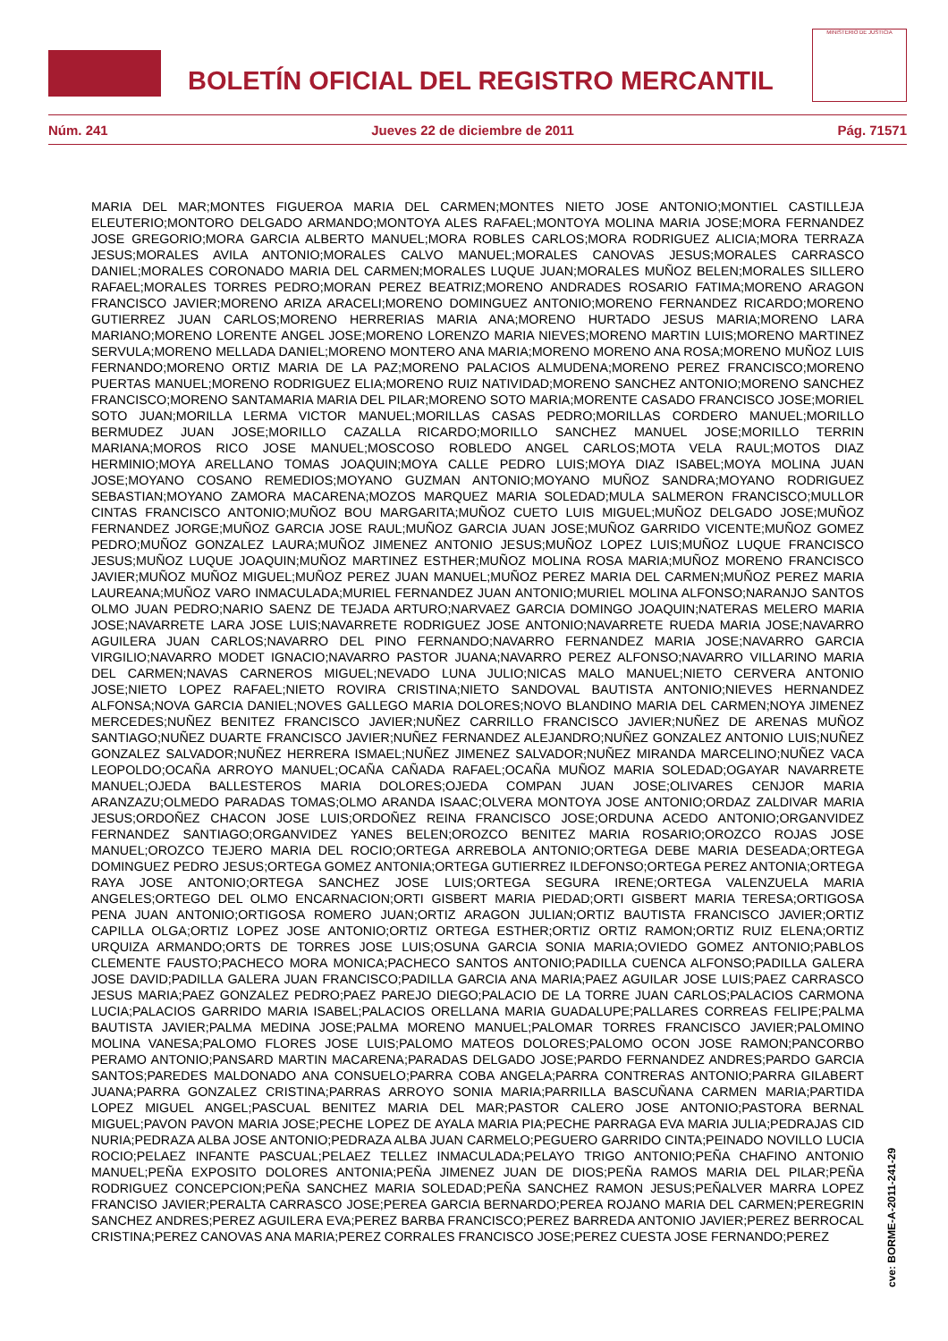BOLETÍN OFICIAL DEL REGISTRO MERCANTIL
MINISTERIO DE JUSTICIA
Núm. 241 Jueves 22 de diciembre de 2011 Pág. 71571
MARIA DEL MAR;MONTES FIGUEROA MARIA DEL CARMEN;MONTES NIETO JOSE ANTONIO;MONTIEL CASTILLEJA ELEUTERIO;MONTORO DELGADO ARMANDO;MONTOYA ALES RAFAEL;MONTOYA MOLINA MARIA JOSE;MORA FERNANDEZ JOSE GREGORIO;MORA GARCIA ALBERTO MANUEL;MORA ROBLES CARLOS;MORA RODRIGUEZ ALICIA;MORA TERRAZA JESUS;MORALES AVILA ANTONIO;MORALES CALVO MANUEL;MORALES CANOVAS JESUS;MORALES CARRASCO DANIEL;MORALES CORONADO MARIA DEL CARMEN;MORALES LUQUE JUAN;MORALES MUÑOZ BELEN;MORALES SILLERO RAFAEL;MORALES TORRES PEDRO;MORAN PEREZ BEATRIZ;MORENO ANDRADES ROSARIO FATIMA;MORENO ARAGON FRANCISCO JAVIER;MORENO ARIZA ARACELI;MORENO DOMINGUEZ ANTONIO;MORENO FERNANDEZ RICARDO;MORENO GUTIERREZ JUAN CARLOS;MORENO HERRERIAS MARIA ANA;MORENO HURTADO JESUS MARIA;MORENO LARA MARIANO;MORENO LORENTE ANGEL JOSE;MORENO LORENZO MARIA NIEVES;MORENO MARTIN LUIS;MORENO MARTINEZ SERVULA;MORENO MELLADA DANIEL;MORENO MONTERO ANA MARIA;MORENO MORENO ANA ROSA;MORENO MUÑOZ LUIS FERNANDO;MORENO ORTIZ MARIA DE LA PAZ;MORENO PALACIOS ALMUDENA;MORENO PEREZ FRANCISCO;MORENO PUERTAS MANUEL;MORENO RODRIGUEZ ELIA;MORENO RUIZ NATIVIDAD;MORENO SANCHEZ ANTONIO;MORENO SANCHEZ FRANCISCO;MORENO SANTAMARIA MARIA DEL PILAR;MORENO SOTO MARIA;MORENTE CASADO FRANCISCO JOSE;MORIEL SOTO JUAN;MORILLA LERMA VICTOR MANUEL;MORILLAS CASAS PEDRO;MORILLAS CORDERO MANUEL;MORILLO BERMUDEZ JUAN JOSE;MORILLO CAZALLA RICARDO;MORILLO SANCHEZ MANUEL JOSE;MORILLO TERRIN MARIANA;MOROS RICO JOSE MANUEL;MOSCOSO ROBLEDO ANGEL CARLOS;MOTA VELA RAUL;MOTOS DIAZ HERMINIO;MOYA ARELLANO TOMAS JOAQUIN;MOYA CALLE PEDRO LUIS;MOYA DIAZ ISABEL;MOYA MOLINA JUAN JOSE;MOYANO COSANO REMEDIOS;MOYANO GUZMAN ANTONIO;MOYANO MUÑOZ SANDRA;MOYANO RODRIGUEZ SEBASTIAN;MOYANO ZAMORA MACARENA;MOZOS MARQUEZ MARIA SOLEDAD;MULA SALMERON FRANCISCO;MULLOR CINTAS FRANCISCO ANTONIO;MUÑOZ BOU MARGARITA;MUÑOZ CUETO LUIS MIGUEL;MUÑOZ DELGADO JOSE;MUÑOZ FERNANDEZ JORGE;MUÑOZ GARCIA JOSE RAUL;MUÑOZ GARCIA JUAN JOSE;MUÑOZ GARRIDO VICENTE;MUÑOZ GOMEZ PEDRO;MUÑOZ GONZALEZ LAURA;MUÑOZ JIMENEZ ANTONIO JESUS;MUÑOZ LOPEZ LUIS;MUÑOZ LUQUE FRANCISCO JESUS;MUÑOZ LUQUE JOAQUIN;MUÑOZ MARTINEZ ESTHER;MUÑOZ MOLINA ROSA MARIA;MUÑOZ MORENO FRANCISCO JAVIER;MUÑOZ MUÑOZ MIGUEL;MUÑOZ PEREZ JUAN MANUEL;MUÑOZ PEREZ MARIA DEL CARMEN;MUÑOZ PEREZ MARIA LAUREANA;MUÑOZ VARO INMACULADA;MURIEL FERNANDEZ JUAN ANTONIO;MURIEL MOLINA ALFONSO;NARANJO SANTOS OLMO JUAN PEDRO;NARIO SAENZ DE TEJADA ARTURO;NARVAEZ GARCIA DOMINGO JOAQUIN;NATERAS MELERO MARIA JOSE;NAVARRETE LARA JOSE LUIS;NAVARRETE RODRIGUEZ JOSE ANTONIO;NAVARRETE RUEDA MARIA JOSE;NAVARRO AGUILERA JUAN CARLOS;NAVARRO DEL PINO FERNANDO;NAVARRO FERNANDEZ MARIA JOSE;NAVARRO GARCIA VIRGILIO;NAVARRO MODET IGNACIO;NAVARRO PASTOR JUANA;NAVARRO PEREZ ALFONSO;NAVARRO VILLARINO MARIA DEL CARMEN;NAVAS CARNEROS MIGUEL;NEVADO LUNA JULIO;NICAS MALO MANUEL;NIETO CERVERA ANTONIO JOSE;NIETO LOPEZ RAFAEL;NIETO ROVIRA CRISTINA;NIETO SANDOVAL BAUTISTA ANTONIO;NIEVES HERNANDEZ ALFONSA;NOVA GARCIA DANIEL;NOVES GALLEGO MARIA DOLORES;NOVO BLANDINO MARIA DEL CARMEN;NOYA JIMENEZ MERCEDES;NUÑEZ BENITEZ FRANCISCO JAVIER;NUÑEZ CARRILLO FRANCISCO JAVIER;NUÑEZ DE ARENAS MUÑOZ SANTIAGO;NUÑEZ DUARTE FRANCISCO JAVIER;NUÑEZ FERNANDEZ ALEJANDRO;NUÑEZ GONZALEZ ANTONIO LUIS;NUÑEZ GONZALEZ SALVADOR;NUÑEZ HERRERA ISMAEL;NUÑEZ JIMENEZ SALVADOR;NUÑEZ MIRANDA MARCELINO;NUÑEZ VACA LEOPOLDO;OCAÑA ARROYO MANUEL;OCAÑA CAÑADA RAFAEL;OCAÑA MUÑOZ MARIA SOLEDAD;OGAYAR NAVARRETE MANUEL;OJEDA BALLESTEROS MARIA DOLORES;OJEDA COMPAN JUAN JOSE;OLIVARES CENJOR MARIA ARANZAZU;OLMEDO PARADAS TOMAS;OLMO ARANDA ISAAC;OLVERA MONTOYA JOSE ANTONIO;ORDAZ ZALDIVAR MARIA JESUS;ORDOÑEZ CHACON JOSE LUIS;ORDOÑEZ REINA FRANCISCO JOSE;ORDUNA ACEDO ANTONIO;ORGANVIDEZ FERNANDEZ SANTIAGO;ORGANVIDEZ YANES BELEN;OROZCO BENITEZ MARIA ROSARIO;OROZCO ROJAS JOSE MANUEL;OROZCO TEJERO MARIA DEL ROCIO;ORTEGA ARREBOLA ANTONIO;ORTEGA DEBE MARIA DESEADA;ORTEGA DOMINGUEZ PEDRO JESUS;ORTEGA GOMEZ ANTONIA;ORTEGA GUTIERREZ ILDEFONSO;ORTEGA PEREZ ANTONIA;ORTEGA RAYA JOSE ANTONIO;ORTEGA SANCHEZ JOSE LUIS;ORTEGA SEGURA IRENE;ORTEGA VALENZUELA MARIA ANGELES;ORTEGO DEL OLMO ENCARNACION;ORTI GISBERT MARIA PIEDAD;ORTI GISBERT MARIA TERESA;ORTIGOSA PENA JUAN ANTONIO;ORTIGOSA ROMERO JUAN;ORTIZ ARAGON JULIAN;ORTIZ BAUTISTA FRANCISCO JAVIER;ORTIZ CAPILLA OLGA;ORTIZ LOPEZ JOSE ANTONIO;ORTIZ ORTEGA ESTHER;ORTIZ ORTIZ RAMON;ORTIZ RUIZ ELENA;ORTIZ URQUIZA ARMANDO;ORTS DE TORRES JOSE LUIS;OSUNA GARCIA SONIA MARIA;OVIEDO GOMEZ ANTONIO;PABLOS CLEMENTE FAUSTO;PACHECO MORA MONICA;PACHECO SANTOS ANTONIO;PADILLA CUENCA ALFONSO;PADILLA GALERA JOSE DAVID;PADILLA GALERA JUAN FRANCISCO;PADILLA GARCIA ANA MARIA;PAEZ AGUILAR JOSE LUIS;PAEZ CARRASCO JESUS MARIA;PAEZ GONZALEZ PEDRO;PAEZ PAREJO DIEGO;PALACIO DE LA TORRE JUAN CARLOS;PALACIOS CARMONA LUCIA;PALACIOS GARRIDO MARIA ISABEL;PALACIOS ORELLANA MARIA GUADALUPE;PALLARES CORREAS FELIPE;PALMA BAUTISTA JAVIER;PALMA MEDINA JOSE;PALMA MORENO MANUEL;PALOMAR TORRES FRANCISCO JAVIER;PALOMINO MOLINA VANESA;PALOMO FLORES JOSE LUIS;PALOMO MATEOS DOLORES;PALOMO OCON JOSE RAMON;PANCORBO PERAMO ANTONIO;PANSARD MARTIN MACARENA;PARADAS DELGADO JOSE;PARDO FERNANDEZ ANDRES;PARDO GARCIA SANTOS;PAREDES MALDONADO ANA CONSUELO;PARRA COBA ANGELA;PARRA CONTRERAS ANTONIO;PARRA GILABERT JUANA;PARRA GONZALEZ CRISTINA;PARRAS ARROYO SONIA MARIA;PARRILLA BASCUÑANA CARMEN MARIA;PARTIDA LOPEZ MIGUEL ANGEL;PASCUAL BENITEZ MARIA DEL MAR;PASTOR CALERO JOSE ANTONIO;PASTORA BERNAL MIGUEL;PAVON PAVON MARIA JOSE;PECHE LOPEZ DE AYALA MARIA PIA;PECHE PARRAGA EVA MARIA JULIA;PEDRAJAS CID NURIA;PEDRAZA ALBA JOSE ANTONIO;PEDRAZA ALBA JUAN CARMELO;PEGUERO GARRIDO CINTA;PEINADO NOVILLO LUCIA ROCIO;PELAEZ INFANTE PASCUAL;PELAEZ TELLEZ INMACULADA;PELAYO TRIGO ANTONIO;PEÑA CHAFINO ANTONIO MANUEL;PEÑA EXPOSITO DOLORES ANTONIA;PEÑA JIMENEZ JUAN DE DIOS;PEÑA RAMOS MARIA DEL PILAR;PEÑA RODRIGUEZ CONCEPCION;PEÑA SANCHEZ MARIA SOLEDAD;PEÑA SANCHEZ RAMON JESUS;PEÑALVER MARRA LOPEZ FRANCISO JAVIER;PERALTA CARRASCO JOSE;PEREA GARCIA BERNARDO;PEREA ROJANO MARIA DEL CARMEN;PEREGRIN SANCHEZ ANDRES;PEREZ AGUILERA EVA;PEREZ BARBA FRANCISCO;PEREZ BARREDA ANTONIO JAVIER;PEREZ BERROCAL CRISTINA;PEREZ CANOVAS ANA MARIA;PEREZ CORRALES FRANCISCO JOSE;PEREZ CUESTA JOSE FERNANDO;PEREZ
cve: BORME-A-2011-241-29